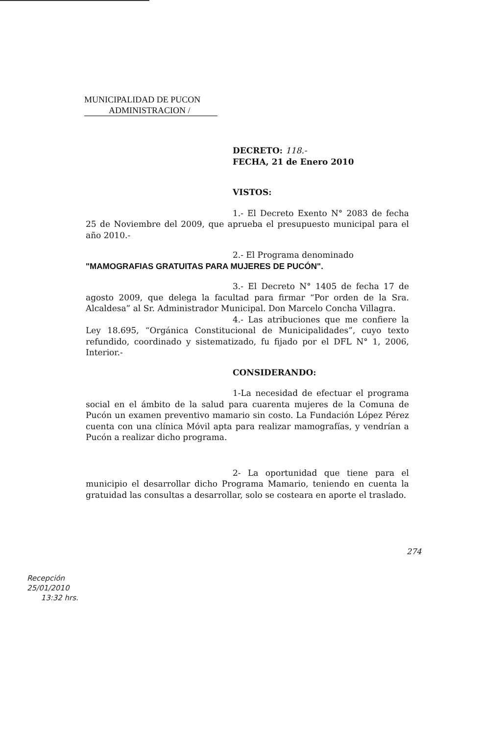MUNICIPALIDAD DE PUCON
ADMINISTRACION /
DECRETO: 118.-
FECHA, 21 de Enero 2010
VISTOS:
1.- El Decreto Exento N° 2083 de fecha 25 de Noviembre del 2009, que aprueba el presupuesto municipal para el año 2010.-
2.- El Programa denominado
"MAMOGRAFIAS GRATUITAS PARA MUJERES DE PUCÓN".
3.- El Decreto N° 1405 de fecha 17 de agosto 2009, que delega la facultad para firmar “Por orden de la Sra. Alcaldesa” al Sr. Administrador Municipal. Don Marcelo Concha Villagra.
4.- Las atribuciones que me confiere la Ley 18.695, “Orgánica Constitucional de Municipalidades”, cuyo texto refundido, coordinado y sistematizado, fu fijado por el DFL N° 1, 2006, Interior.-
CONSIDERANDO:
1-La necesidad de efectuar el programa social en el ámbito de la salud para cuarenta mujeres de la Comuna de Pucón un examen preventivo mamario sin costo. La Fundación López Pérez cuenta con una clínica Móvil apta para realizar mamografías, y vendrían a Pucón a realizar dicho programa.
2- La oportunidad que tiene para el municipio el desarrollar dicho Programa Mamario, teniendo en cuenta la gratuidad las consultas a desarrollar, solo se costeara en aporte el traslado.
274
Recepción
25/01/2010
13:32 hrs.